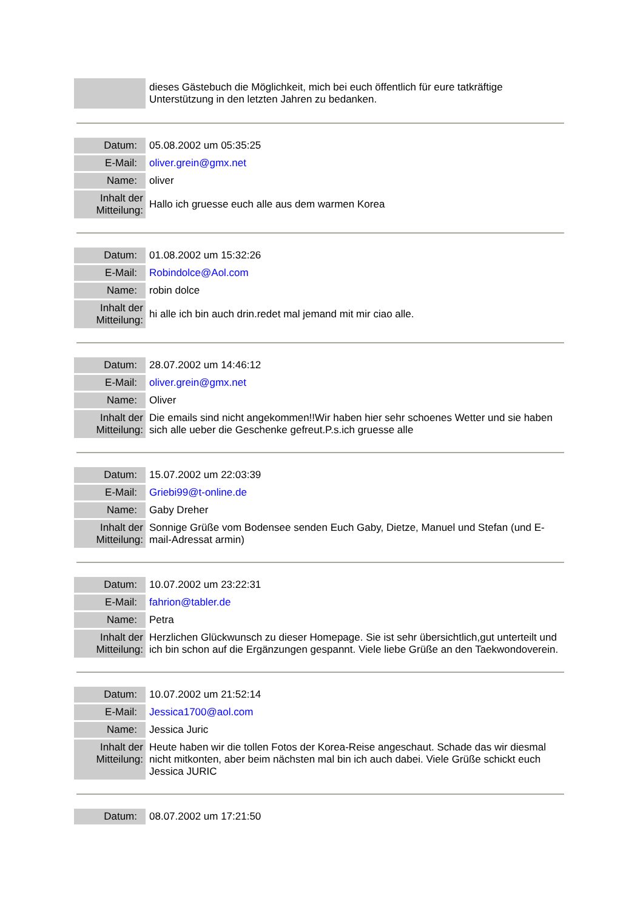| | dieses Gästebuch die Möglichkeit, mich bei euch öffentlich für eure tatkräftige Unterstützung in den letzten Jahren zu bedanken. |
| Datum: | 05.08.2002 um 05:35:25 |
| E-Mail: | oliver.grein@gmx.net |
| Name: | oliver |
| Inhalt der Mitteilung: | Hallo ich gruesse euch alle aus dem warmen Korea |
| Datum: | 01.08.2002 um 15:32:26 |
| E-Mail: | Robindolce@Aol.com |
| Name: | robin dolce |
| Inhalt der Mitteilung: | hi alle ich bin auch drin.redet mal jemand mit mir ciao alle. |
| Datum: | 28.07.2002 um 14:46:12 |
| E-Mail: | oliver.grein@gmx.net |
| Name: | Oliver |
| Inhalt der Mitteilung: | Die emails sind nicht angekommen!!Wir haben hier sehr schoenes Wetter und sie haben sich alle ueber die Geschenke gefreut.P.s.ich gruesse alle |
| Datum: | 15.07.2002 um 22:03:39 |
| E-Mail: | Griebi99@t-online.de |
| Name: | Gaby Dreher |
| Inhalt der Mitteilung: | Sonnige Grüße vom Bodensee senden Euch Gaby, Dietze, Manuel und Stefan (und E-mail-Adressat armin) |
| Datum: | 10.07.2002 um 23:22:31 |
| E-Mail: | fahrion@tabler.de |
| Name: | Petra |
| Inhalt der Mitteilung: | Herzlichen Glückwunsch zu dieser Homepage. Sie ist sehr übersichtlich,gut unterteilt und ich bin schon auf die Ergänzungen gespannt. Viele liebe Grüße an den Taekwondoverein. |
| Datum: | 10.07.2002 um 21:52:14 |
| E-Mail: | Jessica1700@aol.com |
| Name: | Jessica Juric |
| Inhalt der Mitteilung: | Heute haben wir die tollen Fotos der Korea-Reise angeschaut. Schade das wir diesmal nicht mitkonten, aber beim nächsten mal bin ich auch dabei. Viele Grüße schickt euch Jessica JURIC |
| Datum: | 08.07.2002 um 17:21:50 |